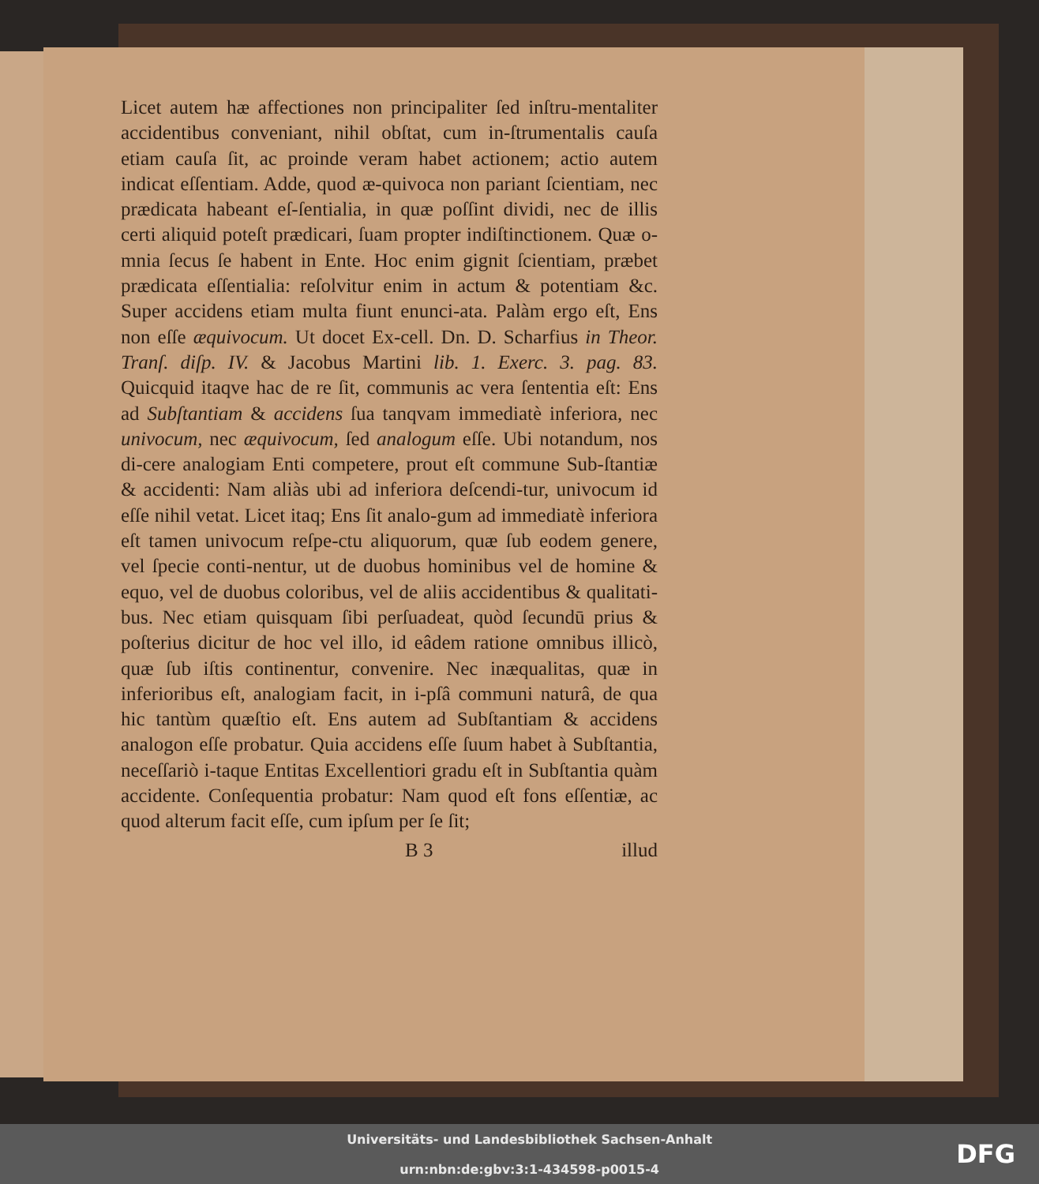Licet autem hæ affectiones non principaliter ſed inſtru-mentaliter accidentibus conveniant, nihil obſtat, cum in-ſtrumentalis cauſa etiam cauſa ſit, ac proinde veram habet actionem; actio autem indicat eſſentiam. Adde, quod æ-quivoca non pariant ſcientiam, nec prædicata habeant eſ-ſentialia, in quæ poſſint dividi, nec de illis certi aliquid poteſt prædicari, ſuam propter indiſtinctionem. Quæ o-mnia ſecus ſe habent in Ente. Hoc enim gignit ſcientiam, præbet prædicata eſſentialia: reſolvitur enim in actum & potentiam &c. Super accidens etiam multa fiunt enunci-ata. Palàm ergo eſt, Ens non eſſe æquivocum. Ut docet Ex-cell. Dn. D. Scharfius in Theor. Tranſ. diſp. IV. & Jacobus Martini lib. 1. Exerc. 3. pag. 83. Quicquid itaqve hac de re ſit, communis ac vera ſententia eſt: Ens ad Subſtantiam & accidens ſua tanqvam immediatè inferiora, nec univocum, nec æquivocum, ſed analogum eſſe. Ubi notandum, nos di-cere analogiam Enti competere, prout eſt commune Sub-ſtantiæ & accidenti: Nam aliàs ubi ad inferiora deſcendi-tur, univocum id eſſe nihil vetat. Licet itaq; Ens ſit analo-gum ad immediatè inferiora eſt tamen univocum reſpe-ctu aliquorum, quæ ſub eodem genere, vel ſpecie conti-nentur, ut de duobus hominibus vel de homine & equo, vel de duobus coloribus, vel de aliis accidentibus & qualitati-bus. Nec etiam quisquam ſibi perſuadeat, quòd ſecundū prius & poſterius dicitur de hoc vel illo, id eâdem ratione omnibus illicò, quæ ſub iſtis continentur, convenire. Nec inæqualitas, quæ in inferioribus eſt, analogiam facit, in i-pſâ communi naturâ, de qua hic tantùm quæſtio eſt. Ens autem ad Subſtantiam & accidens analogon eſſe probatur. Quia accidens eſſe ſuum habet à Subſtantia, neceſſariò i-taque Entitas Excellentiori gradu eſt in Subſtantia quàm accidente. Conſequentia probatur: Nam quod eſt fons eſſentiæ, ac quod alterum facit eſſe, cum ipſum per ſe ſit;
B 3 illud
Universitäts- und Landesbibliothek Sachsen-Anhalt
urn:nbn:de:gbv:3:1-434598-p0015-4
DFG